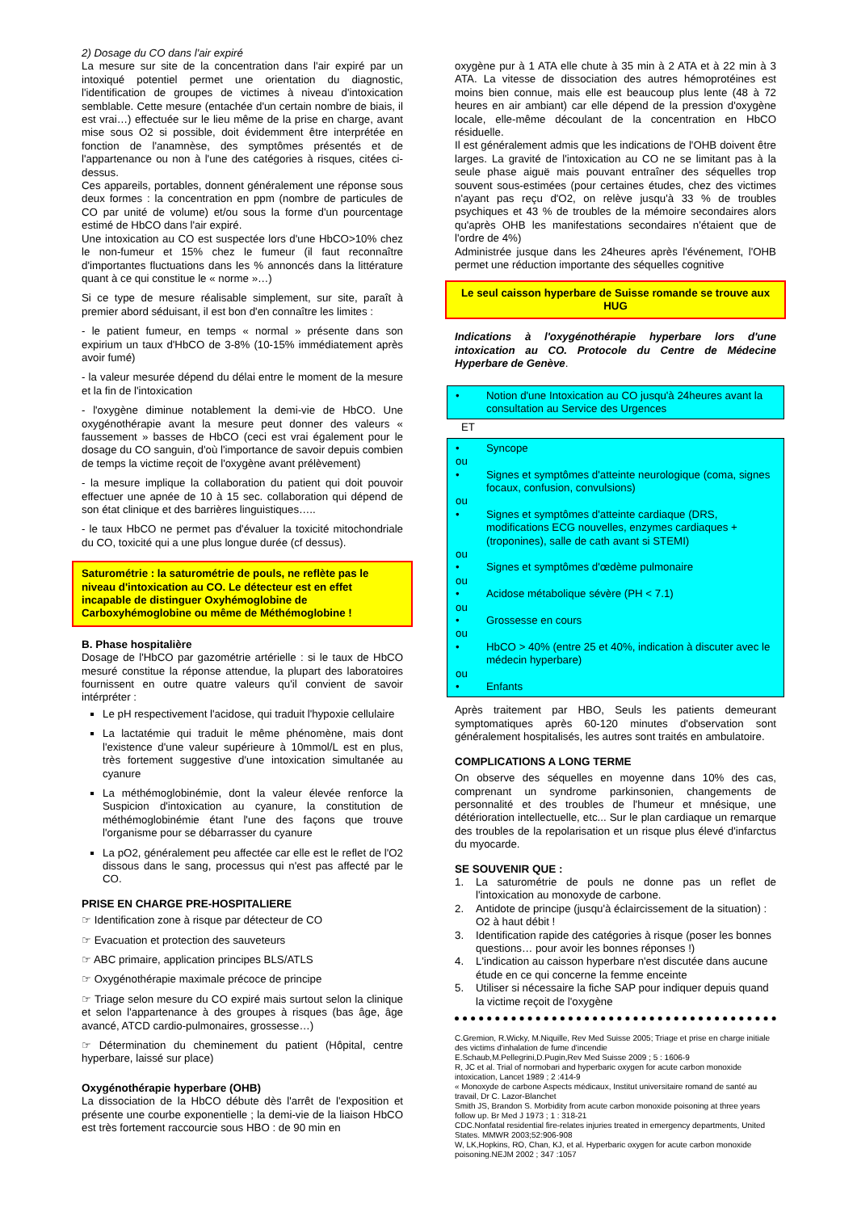2) Dosage du CO dans l'air expiré
La mesure sur site de la concentration dans l'air expiré par un intoxiqué potentiel permet une orientation du diagnostic, l'identification de groupes de victimes à niveau d'intoxication semblable. Cette mesure (entachée d'un certain nombre de biais, il est vrai…) effectuée sur le lieu même de la prise en charge, avant mise sous O2 si possible, doit évidemment être interprétée en fonction de l'anamnèse, des symptômes présentés et de l'appartenance ou non à l'une des catégories à risques, citées ci-dessus.
Ces appareils, portables, donnent généralement une réponse sous deux formes : la concentration en ppm (nombre de particules de CO par unité de volume) et/ou sous la forme d'un pourcentage estimé de HbCO dans l'air expiré.
Une intoxication au CO est suspectée lors d'une HbCO>10% chez le non-fumeur et 15% chez le fumeur (il faut reconnaître d'importantes fluctuations dans les % annoncés dans la littérature quant à ce qui constitue le « norme »…)
Si ce type de mesure réalisable simplement, sur site, paraît à premier abord séduisant, il est bon d'en connaître les limites :
- le patient fumeur, en temps « normal » présente dans son expirium un taux d'HbCO de 3-8% (10-15% immédiatement après avoir fumé)
- la valeur mesurée dépend du délai entre le moment de la mesure et la fin de l'intoxication
- l'oxygène diminue notablement la demi-vie de HbCO. Une oxygénothérapie avant la mesure peut donner des valeurs « faussement » basses de HbCO (ceci est vrai également pour le dosage du CO sanguin, d'où l'importance de savoir depuis combien de temps la victime reçoit de l'oxygène avant prélèvement)
- la mesure implique la collaboration du patient qui doit pouvoir effectuer une apnée de 10 à 15 sec. collaboration qui dépend de son état clinique et des barrières linguistiques…..
- le taux HbCO ne permet pas d'évaluer la toxicité mitochondriale du CO, toxicité qui a une plus longue durée (cf dessus).
Saturométrie : la saturométrie de pouls, ne reflète pas le niveau d'intoxication au CO. Le détecteur est en effet incapable de distinguer Oxyhémoglobine de Carboxyhémoglobine ou même de Méthémoglobine !
B. Phase hospitalière
Dosage de l'HbCO par gazométrie artérielle : si le taux de HbCO mesuré constitue la réponse attendue, la plupart des laboratoires fournissent en outre quatre valeurs qu'il convient de savoir intérpréter :
Le pH respectivement l'acidose, qui traduit l'hypoxie cellulaire
La lactatémie qui traduit le même phénomène, mais dont l'existence d'une valeur supérieure à 10mmol/L est en plus, très fortement suggestive d'une intoxication simultanée au cyanure
La méthémoglobinémie, dont la valeur élevée renforce la Suspicion d'intoxication au cyanure, la constitution de méthémoglobinémie étant l'une des façons que trouve l'organisme pour se débarrasser du cyanure
La pO2, généralement peu affectée car elle est le reflet de l'O2 dissous dans le sang, processus qui n'est pas affecté par le CO.
PRISE EN CHARGE PRE-HOSPITALIERE
☞ Identification zone à risque par détecteur de CO
☞ Evacuation et protection des sauveteurs
☞ ABC primaire, application principes BLS/ATLS
☞ Oxygénothérapie maximale précoce de principe
☞ Triage selon mesure du CO expiré mais surtout selon la clinique et selon l'appartenance à des groupes à risques (bas âge, âge avancé, ATCD cardio-pulmonaires, grossesse…)
☞ Détermination du cheminement du patient (Hôpital, centre hyperbare, laissé sur place)
Oxygénothérapie hyperbare (OHB)
La dissociation de la HbCO débute dès l'arrêt de l'exposition et présente une courbe exponentielle ; la demi-vie de la liaison HbCO est très fortement raccourcie sous HBO : de 90 min en
oxygène pur à 1 ATA elle chute à 35 min à 2 ATA et à 22 min à 3 ATA. La vitesse de dissociation des autres hémoprotéines est moins bien connue, mais elle est beaucoup plus lente (48 à 72 heures en air ambiant) car elle dépend de la pression d'oxygène locale, elle-même découlant de la concentration en HbCO résiduelle.
Il est généralement admis que les indications de l'OHB doivent être larges. La gravité de l'intoxication au CO ne se limitant pas à la seule phase aiguë mais pouvant entraîner des séquelles trop souvent sous-estimées (pour certaines études, chez des victimes n'ayant pas reçu d'O2, on relève jusqu'à 33 % de troubles psychiques et 43 % de troubles de la mémoire secondaires alors qu'après OHB les manifestations secondaires n'étaient que de l'ordre de 4%)
Administrée jusque dans les 24heures après l'événement, l'OHB permet une réduction importante des séquelles cognitive
Le seul caisson hyperbare de Suisse romande se trouve aux HUG
Indications à l'oxygénothérapie hyperbare lors d'une intoxication au CO. Protocole du Centre de Médecine Hyperbare de Genève.
• Notion d'une Intoxication au CO jusqu'à 24heures avant la consultation au Service des Urgences
ET
• Syncope
ou
• Signes et symptômes d'atteinte neurologique (coma, signes focaux, confusion, convulsions)
ou
• Signes et symptômes d'atteinte cardiaque (DRS, modifications ECG nouvelles, enzymes cardiaques + (troponines), salle de cath avant si STEMI)
ou
• Signes et symptômes d'œdème pulmonaire
ou
• Acidose métabolique sévère (PH < 7.1)
ou
• Grossesse en cours
ou
• HbCO > 40% (entre 25 et 40%, indication à discuter avec le médecin hyperbare)
ou
• Enfants
Après traitement par HBO, Seuls les patients demeurant symptomatiques après 60-120 minutes d'observation sont généralement hospitalisés, les autres sont traités en ambulatoire.
COMPLICATIONS A LONG TERME
On observe des séquelles en moyenne dans 10% des cas, comprenant un syndrome parkinsonien, changements de personnalité et des troubles de l'humeur et mnésique, une détérioration intellectuelle, etc... Sur le plan cardiaque un remarque des troubles de la repolarisation et un risque plus élevé d'infarctus du myocarde.
SE SOUVENIR QUE :
1. La saturométrie de pouls ne donne pas un reflet de l'intoxication au monoxyde de carbone.
2. Antidote de principe (jusqu'à éclaircissement de la situation) : O2 à haut débit !
3. Identification rapide des catégories à risque (poser les bonnes questions… pour avoir les bonnes réponses !)
4. L'indication au caisson hyperbare n'est discutée dans aucune étude en ce qui concerne la femme enceinte
5. Utiliser si nécessaire la fiche SAP pour indiquer depuis quand la victime reçoit de l'oxygène
C.Gremion, R.Wicky, M.Niquille, Rev Med Suisse 2005; Triage et prise en charge initiale des victims d'inhalation de fume d'incendie
E.Schaub,M.Pellegrini,D.Pugin,Rev Med Suisse 2009 ; 5 : 1606-9
R, JC et al. Trial of normobari and hyperbaric oxygen for acute carbon monoxide intoxication, Lancet 1989 ; 2 :414-9
« Monoxyde de carbone Aspects médicaux, Institut universitaire romand de santé au travail, Dr C. Lazor-Blanchet
Smith JS, Brandon S. Morbidity from acute carbon monoxide poisoning at three years follow up. Br Med J 1973 ; 1 : 318-21
CDC.Nonfatal residential fire-relates injuries treated in emergency departments, United States. MMWR 2003;52:906-908
W, LK,Hopkins, RO, Chan, KJ, et al. Hyperbaric oxygen for acute carbon monoxide poisoning.NEJM 2002 ; 347 :1057